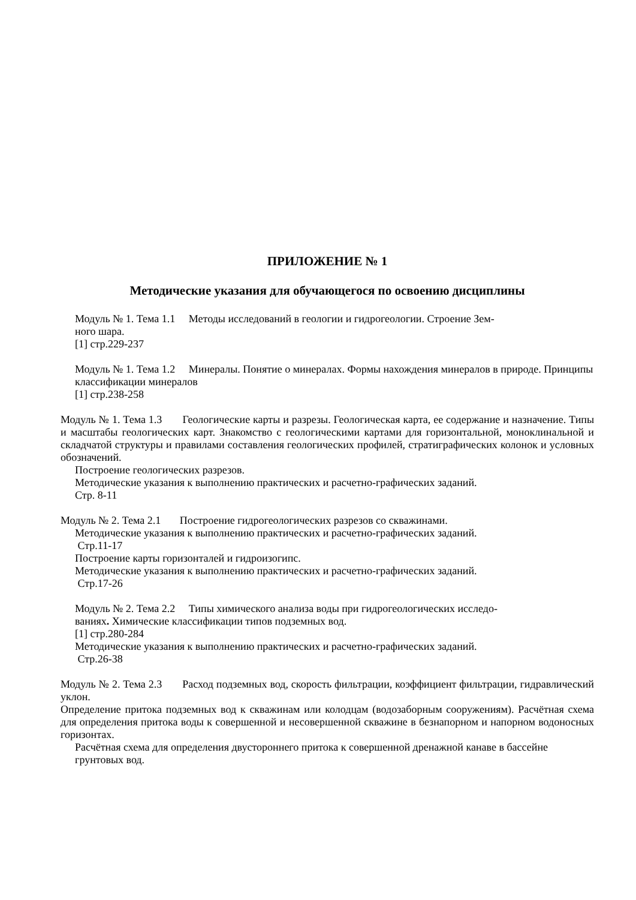ПРИЛОЖЕНИЕ № 1
Методические указания для обучающегося по освоению дисциплины
Модуль № 1. Тема 1.1 Методы исследований в геологии и гидрогеологии. Строение Зем-
ного шара.
[1] стр.229-237
Модуль № 1. Тема 1.2 Минералы. Понятие о минералах. Формы нахождения минералов в природе. Принципы классификации минералов
[1] стр.238-258
Модуль № 1. Тема 1.3 Геологические карты и разрезы. Геологическая карта, ее содержание и назначение. Типы и масштабы геологических карт. Знакомство с геологическими картами для горизонтальной, моноклинальной и складчатой структуры и правилами составления геологических профилей, стратиграфических колонок и условных обозначений.
Построение геологических разрезов.
Методические указания к выполнению практических и расчетно-графических заданий.
Стр. 8-11
Модуль № 2. Тема 2.1 Построение гидрогеологических разрезов со скважинами.
Методические указания к выполнению практических и расчетно-графических заданий.
Стр.11-17
Построение карты горизонталей и гидроизогипс.
Методические указания к выполнению практических и расчетно-графических заданий.
Стр.17-26
Модуль № 2. Тема 2.2 Типы химического анализа воды при гидрогеологических исследо-
ваниях. Химические классификации типов подземных вод.
[1] стр.280-284
Методические указания к выполнению практических и расчетно-графических заданий.
Стр.26-38
Модуль № 2. Тема 2.3 Расход подземных вод, скорость фильтрации, коэффициент фильтрации, гидравлический уклон.
Определение притока подземных вод к скважинам или колодцам (водозаборным сооружениям). Расчётная схема для определения притока воды к совершенной и несовершенной скважине в безнапорном и напорном водоносных горизонтах.
Расчётная схема для определения двустороннего притока к совершенной дренажной канаве в бассейне грунтовых вод.